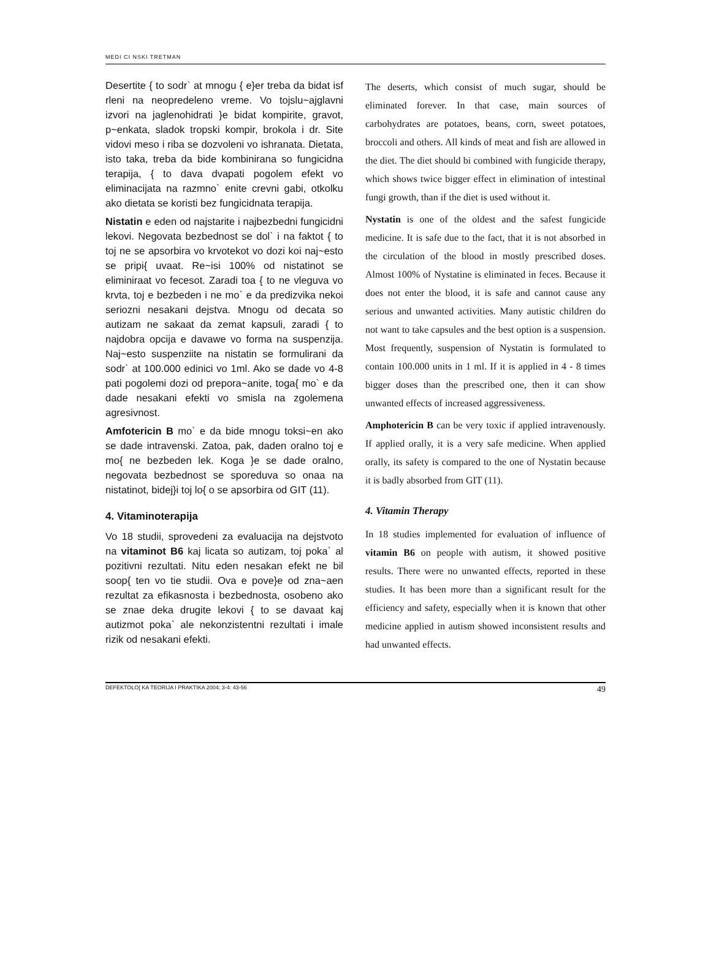MEDI CI NSKI TRETMAN
Desertite { to sodr` at mnogu { e}er treba da bidat isf rleni na neopredeleno vreme. Vo tojslu~ajglavni izvori na jaglenohidrati }e bidat kompirite, gravot, p~enkata, sladok tropski kompir, brokola i dr. Site vidovi meso i riba se dozvoleni vo ishranata. Dietata, isto taka, treba da bide kombinirana so fungicidna terapija, { to dava dvapati pogolem efekt vo eliminacijata na razmno` enite crevni gabi, otkolku ako dietata se koristi bez fungicidnata terapija.
Nistatin e eden od najstarite i najbezbedni fungicidni lekovi. Negovata bezbednost se dol` i na faktot { to toj ne se apsorbira vo krvotekot vo dozi koi naj~esto se pripi{ uvaat. Re~isi 100% od nistatinot se eliminiraat vo fecesot. Zaradi toa { to ne vleguva vo krvta, toj e bezbeden i ne mo` e da predizvika nekoi seriozni nesakani dejstva. Mnogu od decata so autizam ne sakaat da zemat kapsuli, zaradi { to najdobra opcija e davawe vo forma na suspenzija. Naj~esto suspenziite na nistatin se formulirani da sodr` at 100.000 edinici vo 1ml. Ako se dade vo 4-8 pati pogolemi dozi od prepora~anite, toga{ mo` e da dade nesakani efekti vo smisla na zgolemena agresivnost.
Amfotericin B mo` e da bide mnogu toksi~en ako se dade intravenski. Zatoa, pak, daden oralno toj e mo{ ne bezbeden lek. Koga }e se dade oralno, negovata bezbednost se sporeduva so onaa na nistatinot, bidej}i toj lo{ o se apsorbira od GIT (11).
4. Vitaminoterapija
Vo 18 studii, sprovedeni za evaluacija na dejstvoto na vitaminot B6 kaj licata so autizam, toj poka` al pozitivni rezultati. Nitu eden nesakan efekt ne bil soop{ ten vo tie studii. Ova e pove}e od zna~aen rezultat za efikasnosta i bezbednosta, osobeno ako se znae deka drugite lekovi { to se davaat kaj autizmot poka` ale nekonzistentni rezultati i imale rizik od nesakani efekti.
The deserts, which consist of much sugar, should be eliminated forever. In that case, main sources of carbohydrates are potatoes, beans, corn, sweet potatoes, broccoli and others. All kinds of meat and fish are allowed in the diet. The diet should bi combined with fungicide therapy, which shows twice bigger effect in elimination of intestinal fungi growth, than if the diet is used without it.
Nystatin is one of the oldest and the safest fungicide medicine. It is safe due to the fact, that it is not absorbed in the circulation of the blood in mostly prescribed doses. Almost 100% of Nystatine is eliminated in feces. Because it does not enter the blood, it is safe and cannot cause any serious and unwanted activities. Many autistic children do not want to take capsules and the best option is a suspension. Most frequently, suspension of Nystatin is formulated to contain 100.000 units in 1 ml. If it is applied in 4 - 8 times bigger doses than the prescribed one, then it can show unwanted effects of increased aggressiveness.
Amphotericin B can be very toxic if applied intravenously. If applied orally, it is a very safe medicine. When applied orally, its safety is compared to the one of Nystatin because it is badly absorbed from GIT (11).
4. Vitamin Therapy
In 18 studies implemented for evaluation of influence of vitamin B6 on people with autism, it showed positive results. There were no unwanted effects, reported in these studies. It has been more than a significant result for the efficiency and safety, especially when it is known that other medicine applied in autism showed inconsistent results and had unwanted effects.
DEFEKTOLO[ KA TEORIJA I PRAKTIKA 2004; 3-4: 43-56 49